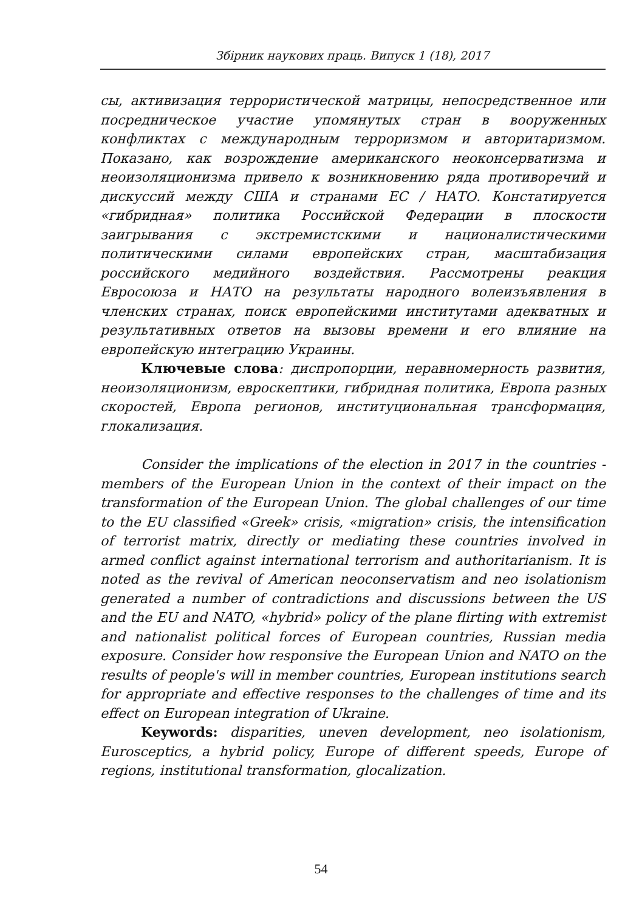Збірник наукових праць. Випуск 1 (18), 2017
сы, активизация террористической матрицы, непосредственное или посредническое участие упомянутых стран в вооруженных конфликтах с международным терроризмом и авторитаризмом. Показано, как возрождение американского неоконсерватизма и неоизоляционизма привело к возникновению ряда противоречий и дискуссий между США и странами ЕС / НАТО. Констатируется «гибридная» политика Российской Федерации в плоскости заигрывания с экстремистскими и националистическими политическими силами европейских стран, масштабизация российского медийного воздействия. Рассмотрены реакция Евросоюза и НАТО на результаты народного волеизъявления в членских странах, поиск европейскими институтами адекватных и результативных ответов на вызовы времени и его влияние на европейскую интеграцию Украины.
Ключевые слова: диспропорции, неравномерность развития, неоизоляционизм, евроскептики, гибридная политика, Европа разных скоростей, Европа регионов, институциональная трансформация, глокализация.
Consider the implications of the election in 2017 in the countries - members of the European Union in the context of their impact on the transformation of the European Union. The global challenges of our time to the EU classified «Greek» crisis, «migration» crisis, the intensification of terrorist matrix, directly or mediating these countries involved in armed conflict against international terrorism and authoritarianism. It is noted as the revival of American neoconservatism and neo isolationism generated a number of contradictions and discussions between the US and the EU and NATO, «hybrid» policy of the plane flirting with extremist and nationalist political forces of European countries, Russian media exposure. Consider how responsive the European Union and NATO on the results of people's will in member countries, European institutions search for appropriate and effective responses to the challenges of time and its effect on European integration of Ukraine.
Keywords: disparities, uneven development, neo isolationism, Eurosceptics, a hybrid policy, Europe of different speeds, Europe of regions, institutional transformation, glocalization.
54